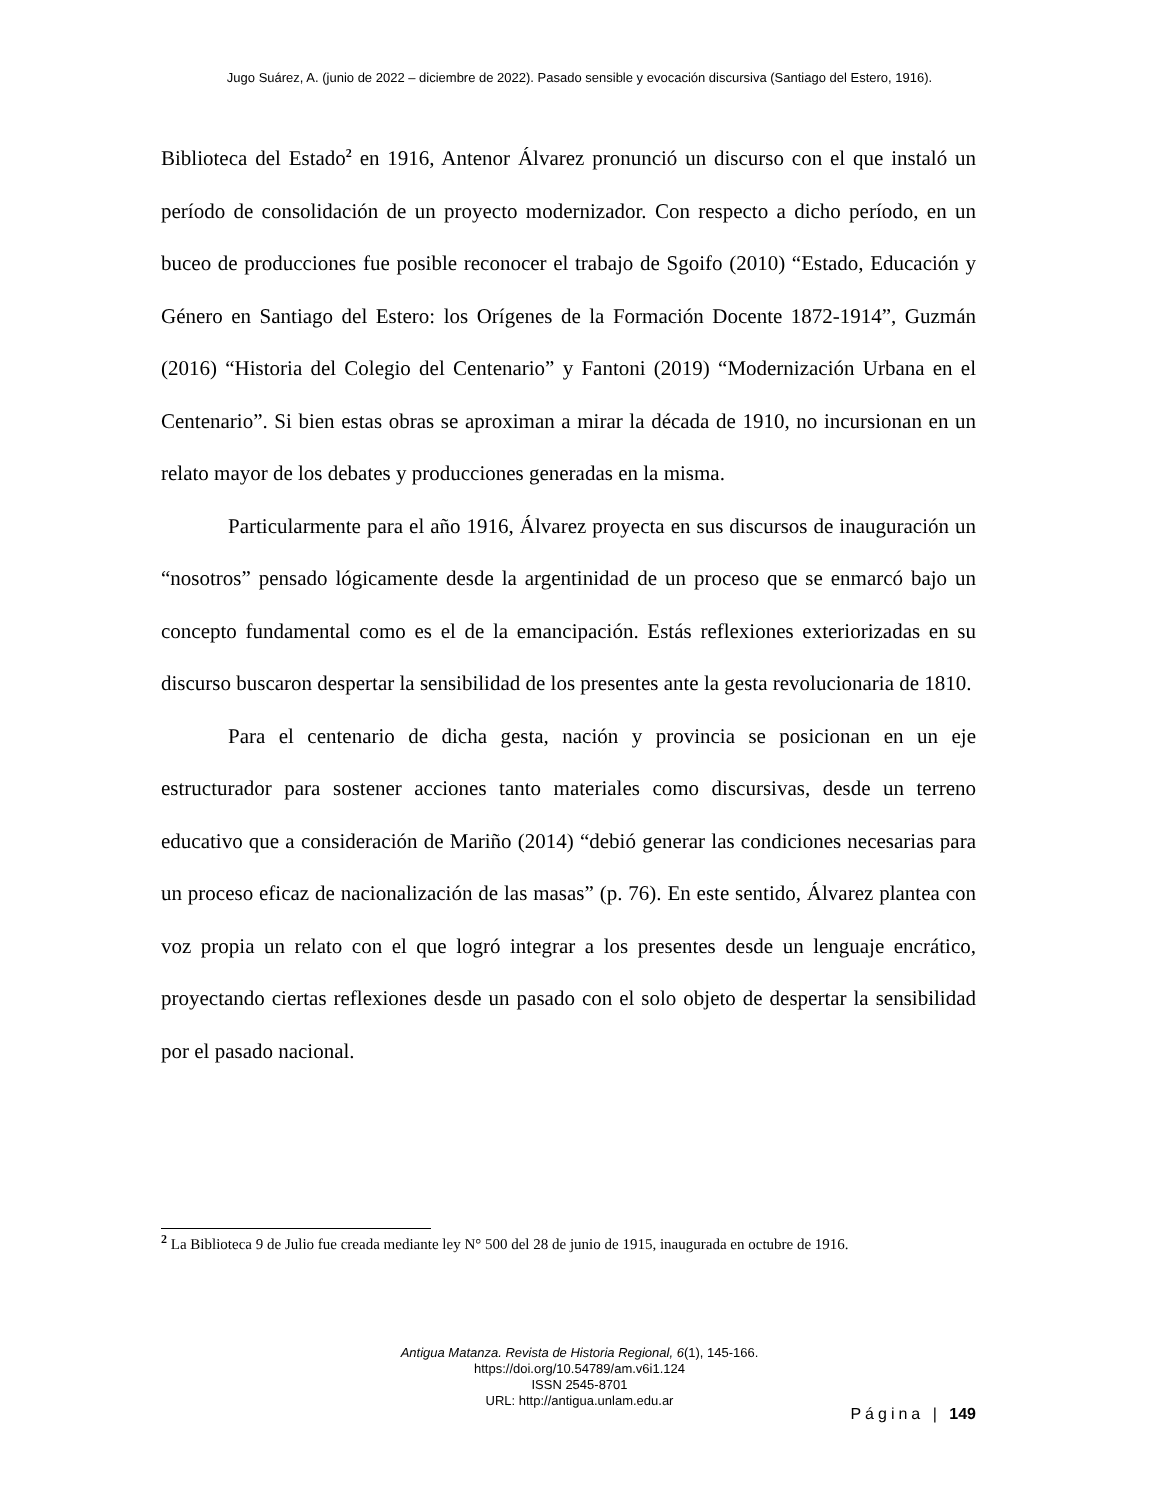Jugo Suárez, A. (junio de 2022 – diciembre de 2022). Pasado sensible y evocación discursiva (Santiago del Estero, 1916).
Biblioteca del Estado<sup>2</sup> en 1916, Antenor Álvarez pronunció un discurso con el que instaló un período de consolidación de un proyecto modernizador. Con respecto a dicho período, en un buceo de producciones fue posible reconocer el trabajo de Sgoifo (2010) “Estado, Educación y Género en Santiago del Estero: los Orígenes de la Formación Docente 1872-1914”, Guzmán (2016) “Historia del Colegio del Centenario” y Fantoni (2019) “Modernización Urbana en el Centenario”. Si bien estas obras se aproximan a mirar la década de 1910, no incursionan en un relato mayor de los debates y producciones generadas en la misma.
Particularmente para el año 1916, Álvarez proyecta en sus discursos de inauguración un “nosotros” pensado lógicamente desde la argentinidad de un proceso que se enmarcó bajo un concepto fundamental como es el de la emancipación. Estás reflexiones exteriorizadas en su discurso buscaron despertar la sensibilidad de los presentes ante la gesta revolucionaria de 1810.
Para el centenario de dicha gesta, nación y provincia se posicionan en un eje estructurador para sostener acciones tanto materiales como discursivas, desde un terreno educativo que a consideración de Mariño (2014) “debió generar las condiciones necesarias para un proceso eficaz de nacionalización de las masas” (p. 76). En este sentido, Álvarez plantea con voz propia un relato con el que logró integrar a los presentes desde un lenguaje encrático, proyectando ciertas reflexiones desde un pasado con el solo objeto de despertar la sensibilidad por el pasado nacional.
<sup>2</sup> La Biblioteca 9 de Julio fue creada mediante ley N° 500 del 28 de junio de 1915, inaugurada en octubre de 1916.
Antigua Matanza. Revista de Historia Regional, 6(1), 145-166.
https://doi.org/10.54789/am.v6i1.124
ISSN 2545-8701
URL: http://antigua.unlam.edu.ar
Página | 149